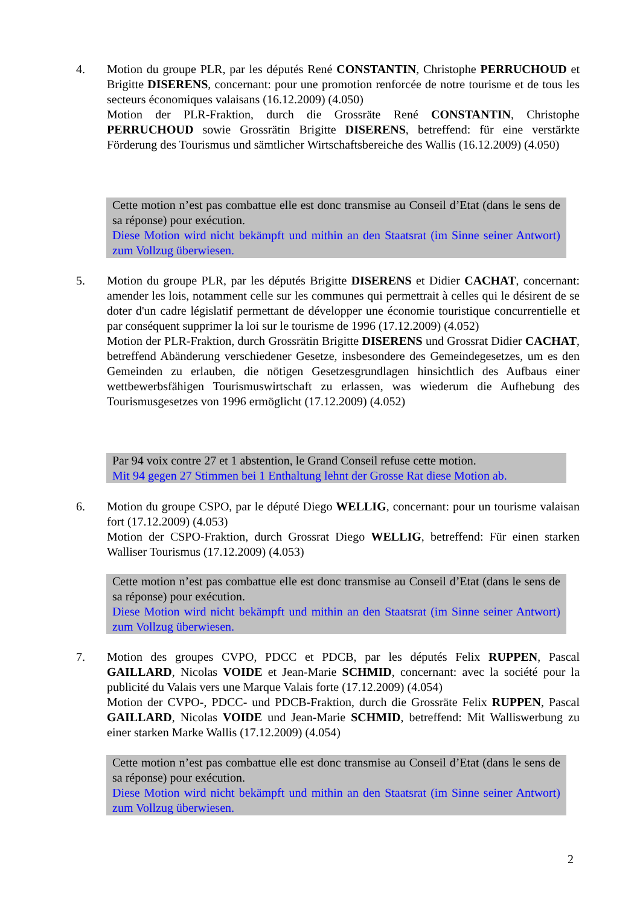4. Motion du groupe PLR, par les députés René CONSTANTIN, Christophe PERRUCHOUD et Brigitte DISERENS, concernant: pour une promotion renforcée de notre tourisme et de tous les secteurs économiques valaisans (16.12.2009) (4.050)
Motion der PLR-Fraktion, durch die Grossräte René CONSTANTIN, Christophe PERRUCHOUD sowie Grossrätin Brigitte DISERENS, betreffend: für eine verstärkte Förderung des Tourismus und sämtlicher Wirtschaftsbereiche des Wallis (16.12.2009) (4.050)
Cette motion n’est pas combattue elle est donc transmise au Conseil d’Etat (dans le sens de sa réponse) pour exécution.
Diese Motion wird nicht bekämpft und mithin an den Staatsrat (im Sinne seiner Antwort) zum Vollzug überwiesen.
5. Motion du groupe PLR, par les députés Brigitte DISERENS et Didier CACHAT, concernant: amender les lois, notamment celle sur les communes qui permettrait à celles qui le désirent de se doter d'un cadre législatif permettant de développer une économie touristique concurrentielle et par conséquent supprimer la loi sur le tourisme de 1996 (17.12.2009) (4.052)
Motion der PLR-Fraktion, durch Grossrätin Brigitte DISERENS und Grossrat Didier CACHAT, betreffend Abänderung verschiedener Gesetze, insbesondere des Gemeindegesetzes, um es den Gemeinden zu erlauben, die nötigen Gesetzesgrundlagen hinsichtlich des Aufbaus einer wettbewerbsfähigen Tourismuswirtschaft zu erlassen, was wiederum die Aufhebung des Tourismusgesetzes von 1996 ermöglicht (17.12.2009) (4.052)
Par 94 voix contre 27 et 1 abstention, le Grand Conseil refuse cette motion.
Mit 94 gegen 27 Stimmen bei 1 Enthaltung lehnt der Grosse Rat diese Motion ab.
6. Motion du groupe CSPO, par le député Diego WELLIG, concernant: pour un tourisme valaisan fort (17.12.2009) (4.053)
Motion der CSPO-Fraktion, durch Grossrat Diego WELLIG, betreffend: Für einen starken Walliser Tourismus (17.12.2009) (4.053)
Cette motion n’est pas combattue elle est donc transmise au Conseil d’Etat (dans le sens de sa réponse) pour exécution.
Diese Motion wird nicht bekämpft und mithin an den Staatsrat (im Sinne seiner Antwort) zum Vollzug überwiesen.
7. Motion des groupes CVPO, PDCC et PDCB, par les députés Felix RUPPEN, Pascal GAILLARD, Nicolas VOIDE et Jean-Marie SCHMID, concernant: avec la société pour la publicité du Valais vers une Marque Valais forte (17.12.2009) (4.054)
Motion der CVPO-, PDCC- und PDCB-Fraktion, durch die Grossräte Felix RUPPEN, Pascal GAILLARD, Nicolas VOIDE und Jean-Marie SCHMID, betreffend: Mit Walliswerbung zu einer starken Marke Wallis (17.12.2009) (4.054)
Cette motion n’est pas combattue elle est donc transmise au Conseil d’Etat (dans le sens de sa réponse) pour exécution.
Diese Motion wird nicht bekämpft und mithin an den Staatsrat (im Sinne seiner Antwort) zum Vollzug überwiesen.
2